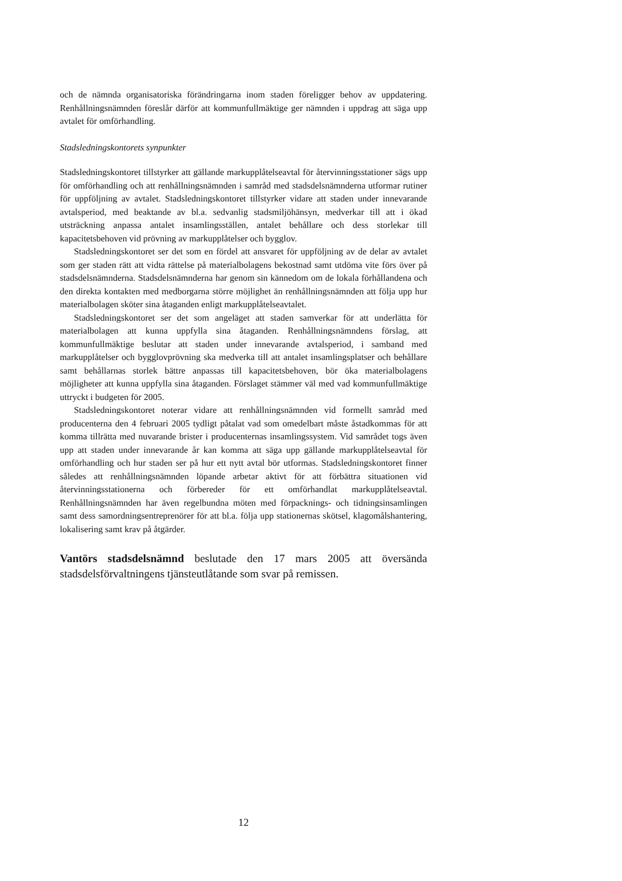och de nämnda organisatoriska förändringarna inom staden föreligger behov av uppdatering. Renhållningsnämnden föreslår därför att kommunfullmäktige ger nämnden i uppdrag att säga upp avtalet för omförhandling.
Stadsledningskontorets synpunkter
Stadsledningskontoret tillstyrker att gällande markupplåtelseavtal för återvinningsstationer sägs upp för omförhandling och att renhållningsnämnden i samråd med stadsdelsnämnderna utformar rutiner för uppföljning av avtalet. Stadsledningskontoret tillstyrker vidare att staden under innevarande avtalsperiod, med beaktande av bl.a. sedvanlig stadsmiljöhänsyn, medverkar till att i ökad utsträckning anpassa antalet insamlingsställen, antalet behållare och dess storlekar till kapacitetsbehoven vid prövning av markupplåtelser och bygglov.
Stadsledningskontoret ser det som en fördel att ansvaret för uppföljning av de delar av avtalet som ger staden rätt att vidta rättelse på materialbolagens bekostnad samt utdöma vite förs över på stadsdelsnämnderna. Stadsdelsnämnderna har genom sin kännedom om de lokala förhållandena och den direkta kontakten med medborgarna större möjlighet än renhållningsnämnden att följa upp hur materialbolagen sköter sina åtaganden enligt markupplåtelseavtalet.
Stadsledningskontoret ser det som angeläget att staden samverkar för att underlätta för materialbolagen att kunna uppfylla sina åtaganden. Renhållningsnämndens förslag, att kommunfullmäktige beslutar att staden under innevarande avtalsperiod, i samband med markupplåtelser och bygglovprövning ska medverka till att antalet insamlingsplatser och behållare samt behållarnas storlek bättre anpassas till kapacitetsbehoven, bör öka materialbolagens möjligheter att kunna uppfylla sina åtaganden. Förslaget stämmer väl med vad kommunfullmäktige uttryckt i budgeten för 2005.
Stadsledningskontoret noterar vidare att renhållningsnämnden vid formellt samråd med producenterna den 4 februari 2005 tydligt påtalat vad som omedelbart måste åstadkommas för att komma tillrätta med nuvarande brister i producenternas insamlingssystem. Vid samrådet togs även upp att staden under innevarande år kan komma att säga upp gällande markupplåtelseavtal för omförhandling och hur staden ser på hur ett nytt avtal bör utformas. Stadsledningskontoret finner således att renhållningsnämnden löpande arbetar aktivt för att förbättra situationen vid återvinningsstationerna och förbereder för ett omförhandlat markupplåtelseavtal. Renhållningsnämnden har även regelbundna möten med förpacknings- och tidningsinsamlingen samt dess samordningsentreprenörer för att bl.a. följa upp stationernas skötsel, klagomålshantering, lokalisering samt krav på åtgärder.
Vantörs stadsdelsnämnd beslutade den 17 mars 2005 att översända stadsdelsförvaltningens tjänsteutlåtande som svar på remissen.
12